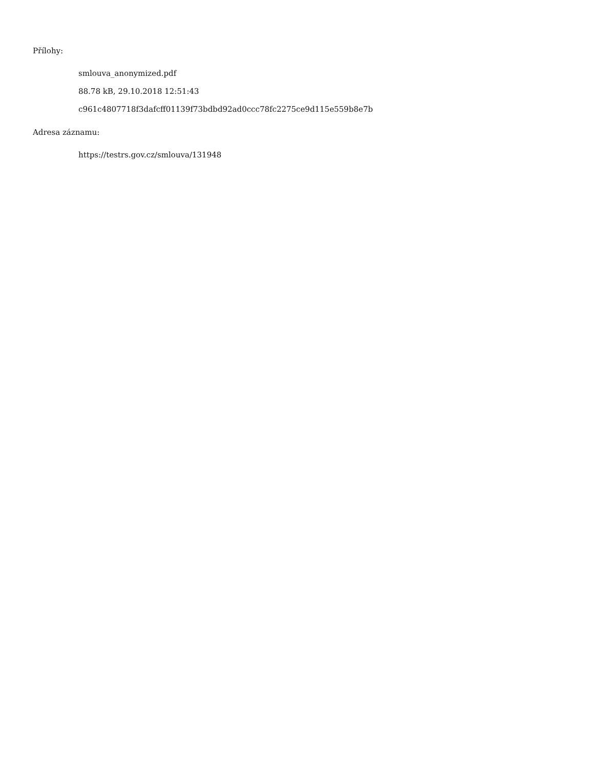Přílohy:
smlouva_anonymized.pdf
88.78 kB, 29.10.2018 12:51:43
c961c4807718f3dafcff01139f73bdbd92ad0ccc78fc2275ce9d115e559b8e7b
Adresa záznamu:
https://testrs.gov.cz/smlouva/131948